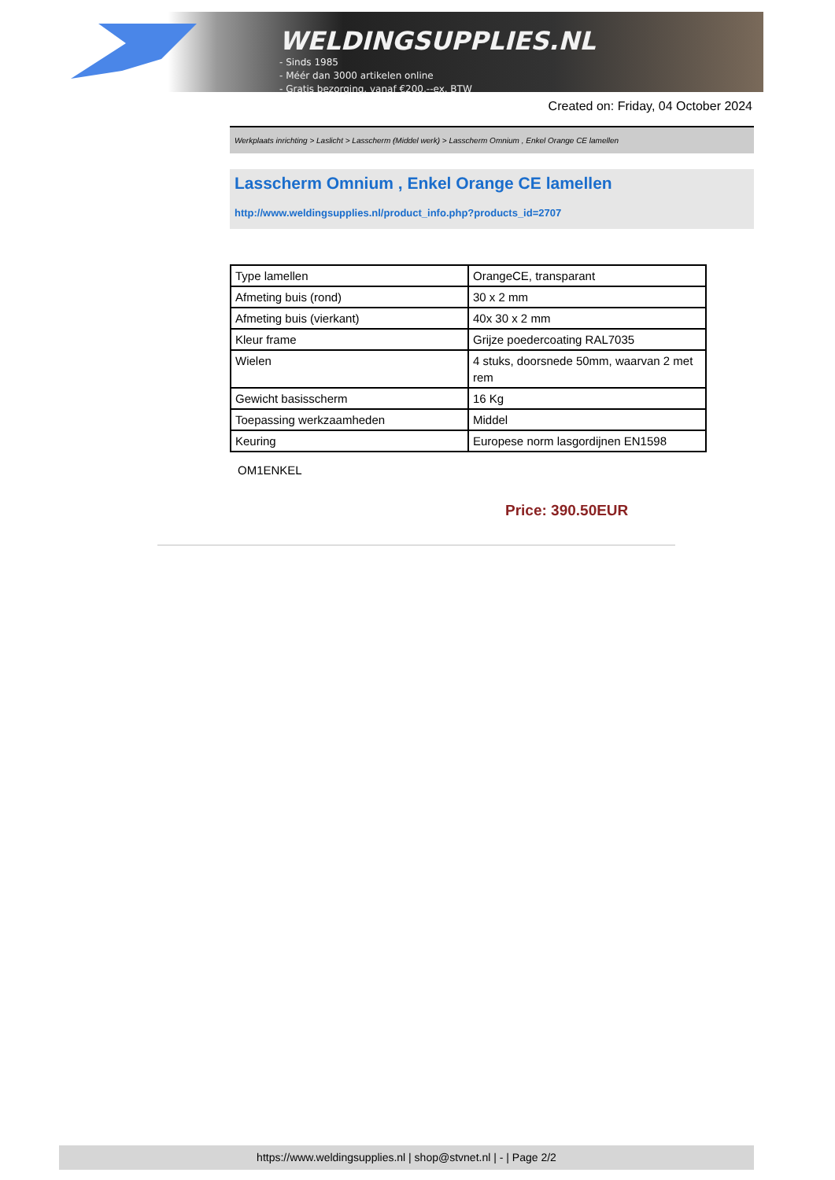WELDINGSUPPLIES.NL
- Sinds 1985
- Méér dan 3000 artikelen online
- Gratis bezorging, vanaf €200,--ex. BTW
Created on: Friday, 04 October 2024
Werkplaats inrichting > Laslicht > Lasscherm (Middel werk) > Lasscherm Omnium , Enkel Orange CE lamellen
Lasscherm Omnium , Enkel Orange CE lamellen
http://www.weldingsupplies.nl/product_info.php?products_id=2707
| Type lamellen | OrangeCE, transparant |
| Afmeting buis (rond) | 30 x 2 mm |
| Afmeting buis (vierkant) | 40x 30 x 2 mm |
| Kleur frame | Grijze poedercoating RAL7035 |
| Wielen | 4 stuks, doorsnede 50mm, waarvan 2 met rem |
| Gewicht basisscherm | 16 Kg |
| Toepassing werkzaamheden | Middel |
| Keuring | Europese norm lasgordijnen EN1598 |
OM1ENKEL
Price: 390.50EUR
https://www.weldingsupplies.nl | shop@stvnet.nl | - | Page 2/2